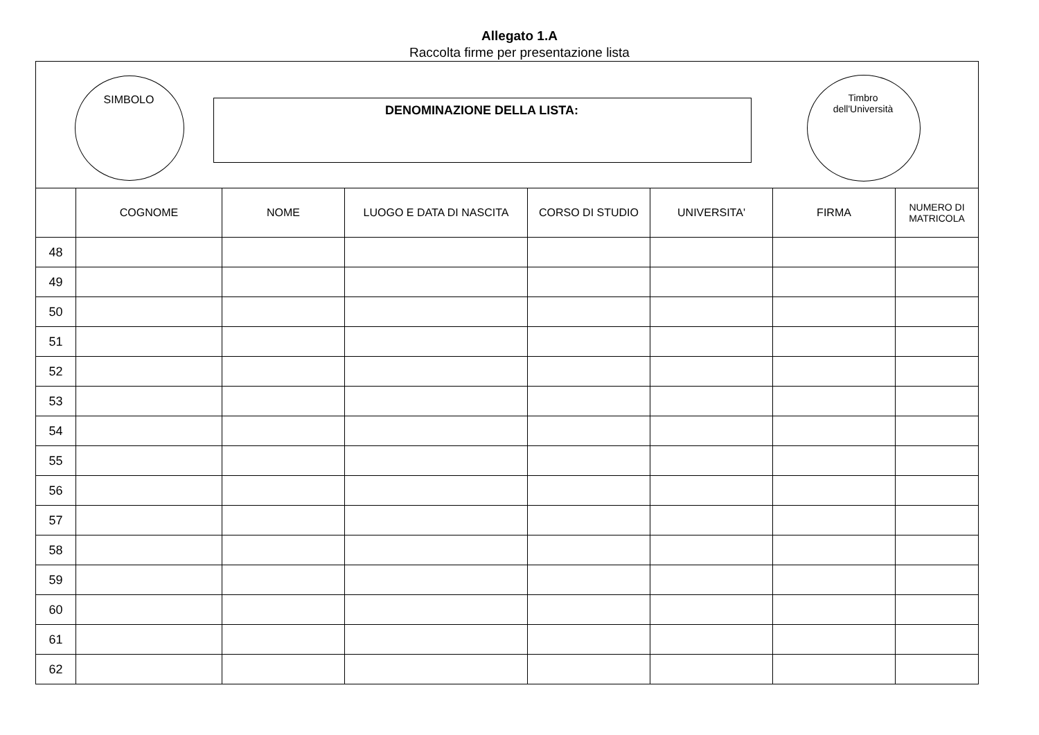Allegato 1.A
Raccolta firme per presentazione lista
SIMBOLO
DENOMINAZIONE DELLA LISTA:
Timbro
dell'Università
| | COGNOME | NOME | LUOGO E DATA DI NASCITA | CORSO DI STUDIO | UNIVERSITA' | FIRMA | NUMERO DI MATRICOLA |
| --- | --- | --- | --- | --- | --- | --- | --- |
| 48 | | | | | | | |
| 49 | | | | | | | |
| 50 | | | | | | | |
| 51 | | | | | | | |
| 52 | | | | | | | |
| 53 | | | | | | | |
| 54 | | | | | | | |
| 55 | | | | | | | |
| 56 | | | | | | | |
| 57 | | | | | | | |
| 58 | | | | | | | |
| 59 | | | | | | | |
| 60 | | | | | | | |
| 61 | | | | | | | |
| 62 | | | | | | | |